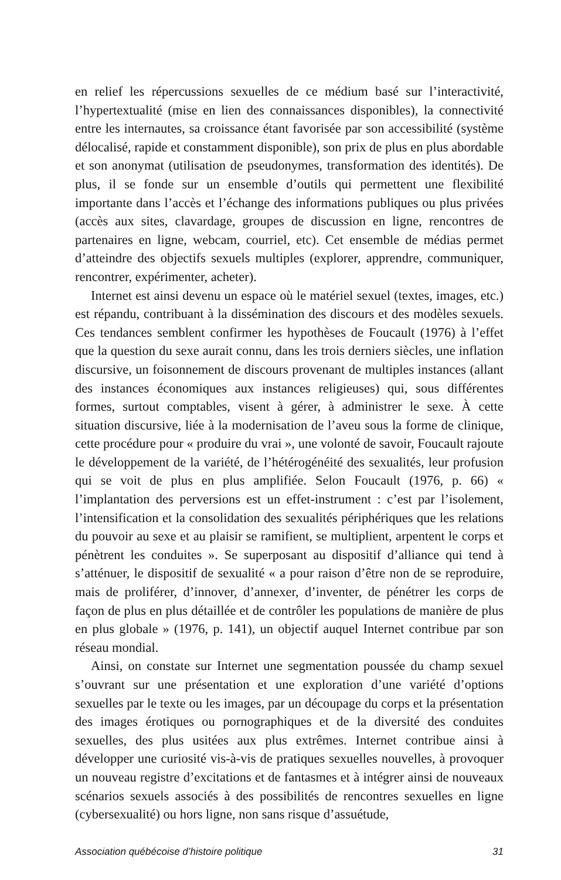en relief les répercussions sexuelles de ce médium basé sur l’interactivité, l’hypertextualité (mise en lien des connaissances disponibles), la connectivité entre les internautes, sa croissance étant favorisée par son accessibilité (système délocalisé, rapide et constamment disponible), son prix de plus en plus abordable et son anonymat (utilisation de pseudonymes, transformation des identités). De plus, il se fonde sur un ensemble d’outils qui permettent une flexibilité importante dans l’accès et l’échange des informations publiques ou plus privées (accès aux sites, clavardage, groupes de discussion en ligne, rencontres de partenaires en ligne, webcam, courriel, etc). Cet ensemble de médias permet d’atteindre des objectifs sexuels multiples (explorer, apprendre, communiquer, rencontrer, expérimenter, acheter).
Internet est ainsi devenu un espace où le matériel sexuel (textes, images, etc.) est répandu, contribuant à la dissémination des discours et des modèles sexuels. Ces tendances semblent confirmer les hypothèses de Foucault (1976) à l’effet que la question du sexe aurait connu, dans les trois derniers siècles, une inflation discursive, un foisonnement de discours provenant de multiples instances (allant des instances économiques aux instances religieuses) qui, sous différentes formes, surtout comptables, visent à gérer, à administrer le sexe. À cette situation discursive, liée à la modernisation de l’aveu sous la forme de clinique, cette procédure pour « produire du vrai », une volonté de savoir, Foucault rajoute le développement de la variété, de l’hétérogénéité des sexualités, leur profusion qui se voit de plus en plus amplifiée. Selon Foucault (1976, p. 66) « l’implantation des perversions est un effet-instrument : c’est par l’isolement, l’intensification et la consolidation des sexualités périphériques que les relations du pouvoir au sexe et au plaisir se ramifient, se multiplient, arpentent le corps et pénètrent les conduites ». Se superposant au dispositif d’alliance qui tend à s’atténuer, le dispositif de sexualité « a pour raison d’être non de se reproduire, mais de proliférer, d’innover, d’annexer, d’inventer, de pénétrer les corps de façon de plus en plus détaillée et de contrôler les populations de manière de plus en plus globale » (1976, p. 141), un objectif auquel Internet contribue par son réseau mondial.
Ainsi, on constate sur Internet une segmentation poussée du champ sexuel s’ouvrant sur une présentation et une exploration d’une variété d’options sexuelles par le texte ou les images, par un découpage du corps et la présentation des images érotiques ou pornographiques et de la diversité des conduites sexuelles, des plus usitées aux plus extrêmes. Internet contribue ainsi à développer une curiosité vis-à-vis de pratiques sexuelles nouvelles, à provoquer un nouveau registre d’excitations et de fantasmes et à intégrer ainsi de nouveaux scénarios sexuels associés à des possibilités de rencontres sexuelles en ligne (cybersexualité) ou hors ligne, non sans risque d’assuétude,
Association québécoise d’histoire politique 31